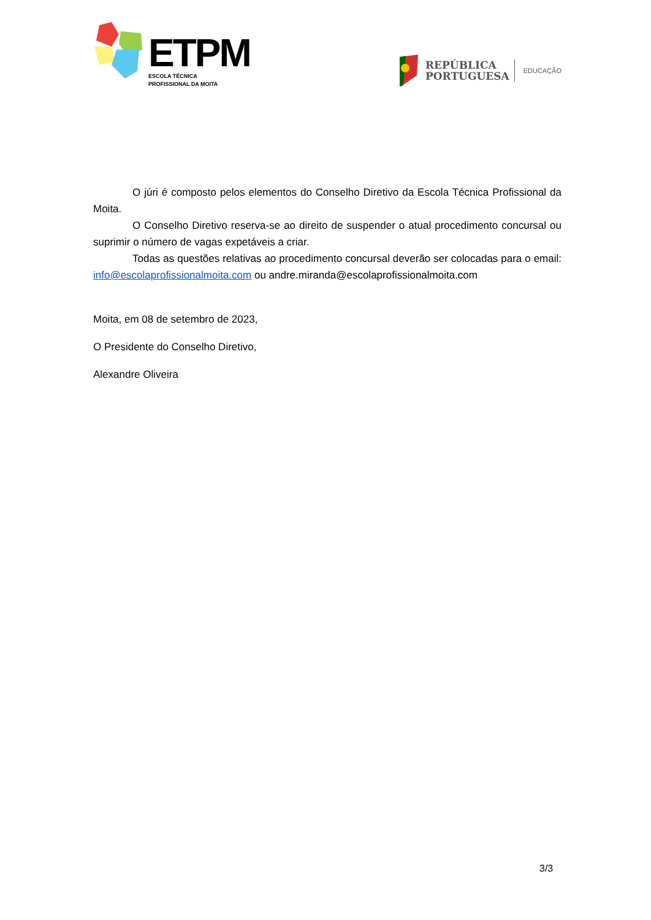ETPM
ESCOLA TÉCNICA
PROFISSIONAL DA MOITA
REPÚBLICA
PORTUGUESA
EDUCAÇÃO
O júri é composto pelos elementos do Conselho Diretivo da Escola Técnica Profissional da Moita.
O Conselho Diretivo reserva-se ao direito de suspender o atual procedimento concursal ou suprimir o número de vagas expetáveis a criar.
Todas as questões relativas ao procedimento concursal deverão ser colocadas para o email: info@escolaprofissionalmoita.com ou andre.miranda@escolaprofissionalmoita.com
Moita, em 08 de setembro de 2023,
O Presidente do Conselho Diretivo,
Alexandre Oliveira
3/3